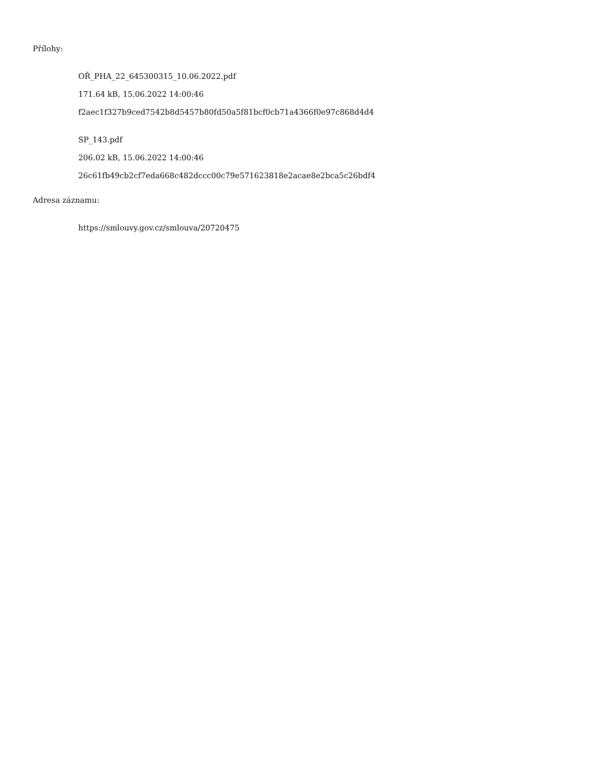Přílohy:
OŘ_PHA_22_645300315_10.06.2022.pdf
171.64 kB, 15.06.2022 14:00:46
f2aec1f327b9ced7542b8d5457b80fd50a5f81bcf0cb71a4366f0e97c868d4d4
SP_143.pdf
206.02 kB, 15.06.2022 14:00:46
26c61fb49cb2cf7eda668c482dccc00c79e571623818e2acae8e2bca5c26bdf4
Adresa záznamu:
https://smlouvy.gov.cz/smlouva/20720475